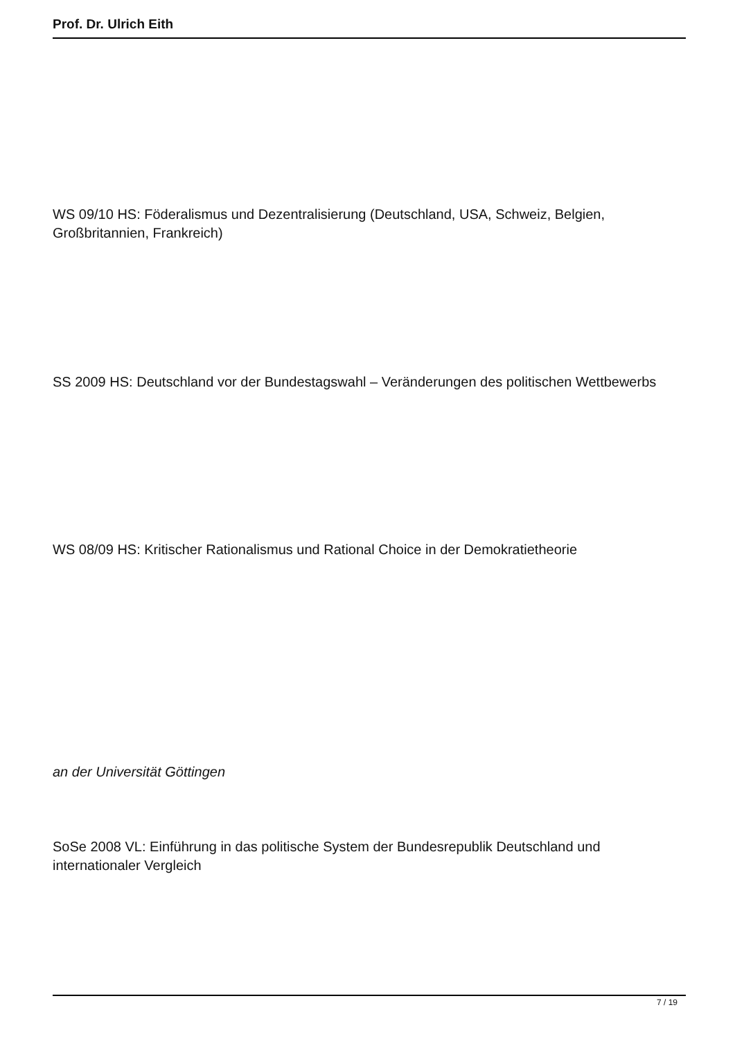Prof. Dr. Ulrich Eith
WS 09/10 HS: Föderalismus und Dezentralisierung (Deutschland, USA, Schweiz, Belgien, Großbritannien, Frankreich)
SS 2009 HS: Deutschland vor der Bundestagswahl – Veränderungen des politischen Wettbewerbs
WS 08/09 HS: Kritischer Rationalismus und Rational Choice in der Demokratietheorie
an der Universität Göttingen
SoSe 2008 VL: Einführung in das politische System der Bundesrepublik Deutschland und internationaler Vergleich
7 / 19